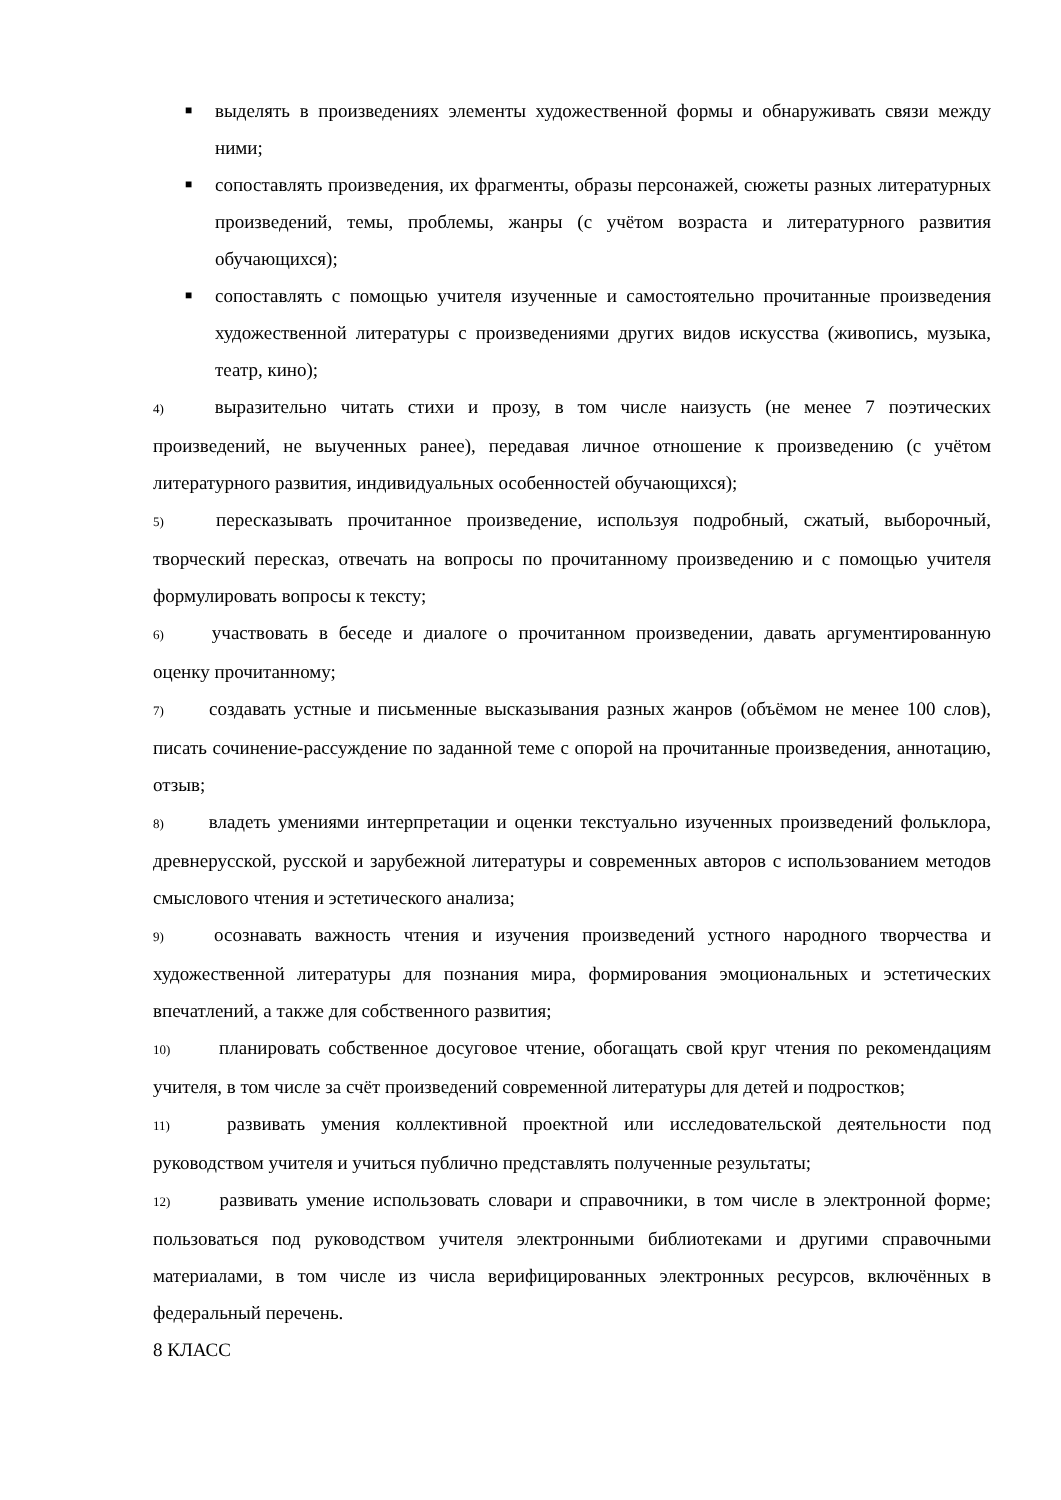■ выделять в произведениях элементы художественной формы и обнаруживать связи между ними;
■ сопоставлять произведения, их фрагменты, образы персонажей, сюжеты разных литературных произведений, темы, проблемы, жанры (с учётом возраста и литературного развития обучающихся);
■ сопоставлять с помощью учителя изученные и самостоятельно прочитанные произведения художественной литературы с произведениями других видов искусства (живопись, музыка, театр, кино);
4) выразительно читать стихи и прозу, в том числе наизусть (не менее 7 поэтических произведений, не выученных ранее), передавая личное отношение к произведению (с учётом литературного развития, индивидуальных особенностей обучающихся);
5) пересказывать прочитанное произведение, используя подробный, сжатый, выборочный, творческий пересказ, отвечать на вопросы по прочитанному произведению и с помощью учителя формулировать вопросы к тексту;
6) участвовать в беседе и диалоге о прочитанном произведении, давать аргументированную оценку прочитанному;
7) создавать устные и письменные высказывания разных жанров (объёмом не менее 100 слов), писать сочинение-рассуждение по заданной теме с опорой на прочитанные произведения, аннотацию, отзыв;
8) владеть умениями интерпретации и оценки текстуально изученных произведений фольклора, древнерусской, русской и зарубежной литературы и современных авторов с использованием методов смыслового чтения и эстетического анализа;
9) осознавать важность чтения и изучения произведений устного народного творчества и художественной литературы для познания мира, формирования эмоциональных и эстетических впечатлений, а также для собственного развития;
10) планировать собственное досуговое чтение, обогащать свой круг чтения по рекомендациям учителя, в том числе за счёт произведений современной литературы для детей и подростков;
11) развивать умения коллективной проектной или исследовательской деятельности под руководством учителя и учиться публично представлять полученные результаты;
12) развивать умение использовать словари и справочники, в том числе в электронной форме; пользоваться под руководством учителя электронными библиотеками и другими справочными материалами, в том числе из числа верифицированных электронных ресурсов, включённых в федеральный перечень.
8 КЛАСС